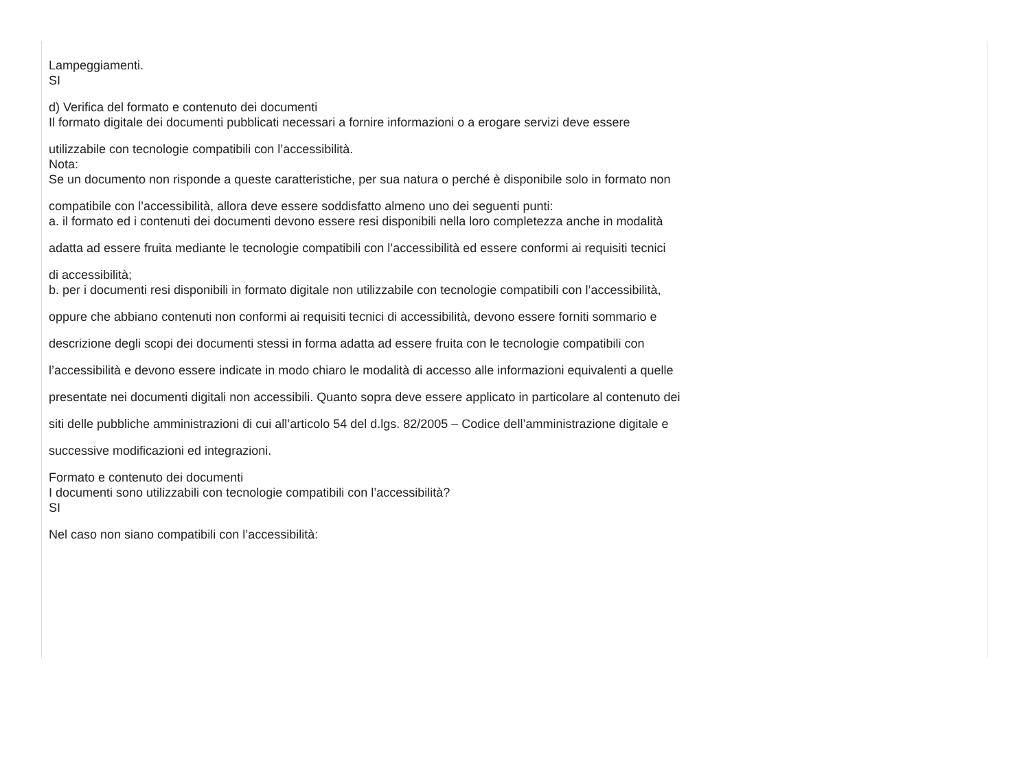Lampeggiamenti.
SI
d) Verifica del formato e contenuto dei documenti
Il formato digitale dei documenti pubblicati necessari a fornire informazioni o a erogare servizi deve essere
utilizzabile con tecnologie compatibili con l’accessibilità.
Nota:
Se un documento non risponde a queste caratteristiche, per sua natura o perché è disponibile solo in formato non
compatibile con l’accessibilità, allora deve essere soddisfatto almeno uno dei seguenti punti:
a. il formato ed i contenuti dei documenti devono essere resi disponibili nella loro completezza anche in modalità
adatta ad essere fruita mediante le tecnologie compatibili con l’accessibilità ed essere conformi ai requisiti tecnici
di accessibilità;
b. per i documenti resi disponibili in formato digitale non utilizzabile con tecnologie compatibili con l’accessibilità,
oppure che abbiano contenuti non conformi ai requisiti tecnici di accessibilità, devono essere forniti sommario e
descrizione degli scopi dei documenti stessi in forma adatta ad essere fruita con le tecnologie compatibili con
l’accessibilità e devono essere indicate in modo chiaro le modalità di accesso alle informazioni equivalenti a quelle
presentate nei documenti digitali non accessibili. Quanto sopra deve essere applicato in particolare al contenuto dei
siti delle pubbliche amministrazioni di cui all’articolo 54 del d.lgs. 82/2005 – Codice dell’amministrazione digitale e
successive modificazioni ed integrazioni.
Formato e contenuto dei documenti
I documenti sono utilizzabili con tecnologie compatibili con l’accessibilità?
SI
Nel caso non siano compatibili con l’accessibilità: